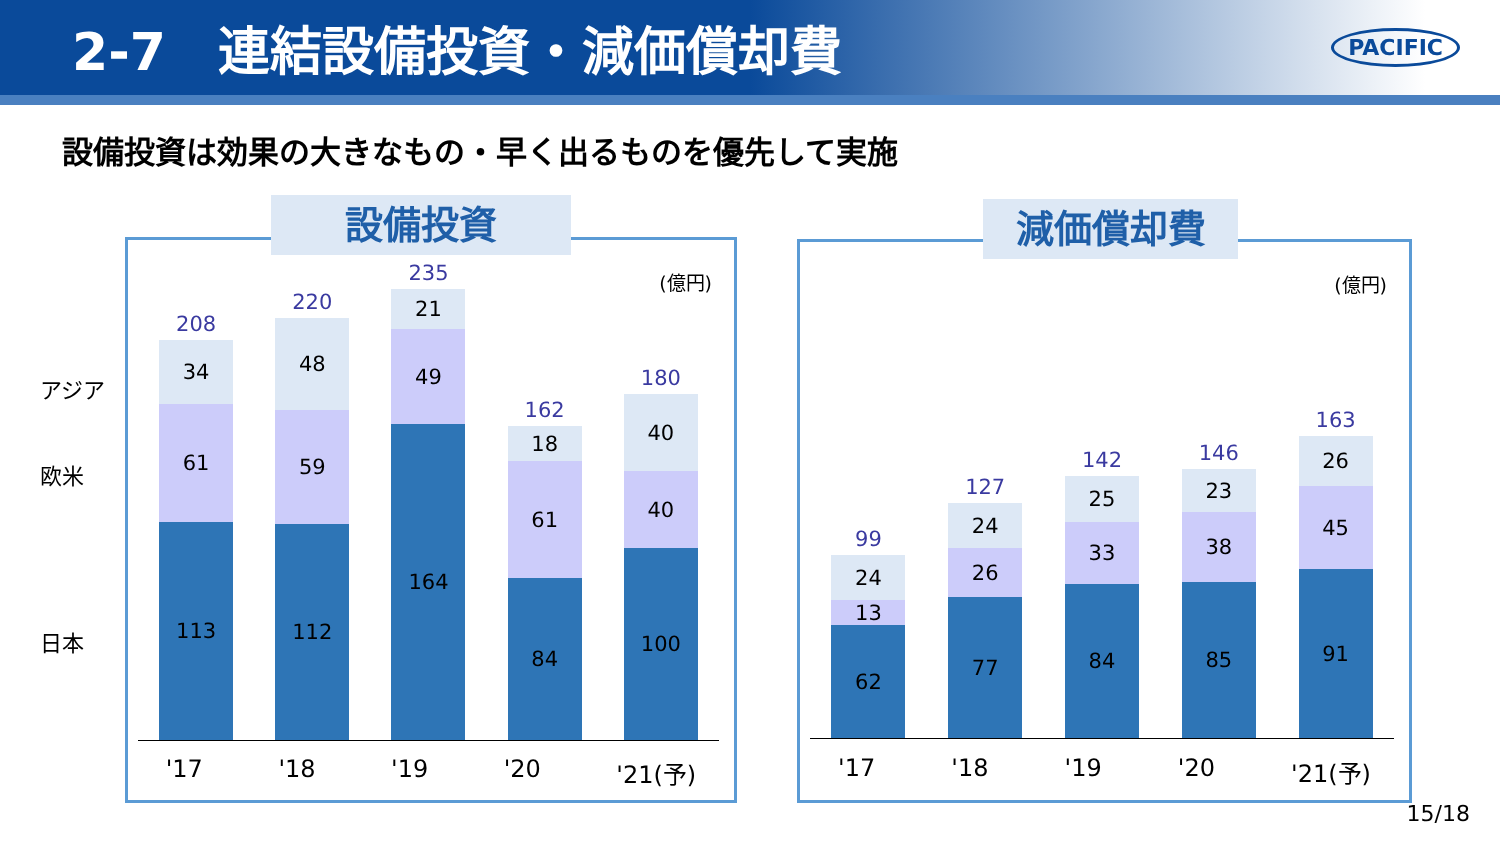2-7　連結設備投資・減価償却費
PACIFIC
設備投資は効果の大きなもの・早く出るものを優先して実施
アジア
欧米
日本
(億円)
208
34
61
113
220
48
59
112
235
21
49
164
162
18
61
84
180
40
40
100
'17 '18 '19 '20 '21(予)
設備投資
(億円)
99
24
13
62
127
24
26
77
142
25
33
84
146
23
38
85
163
26
45
91
'17 '18 '19 '20 '21(予)
減価償却費
15/18